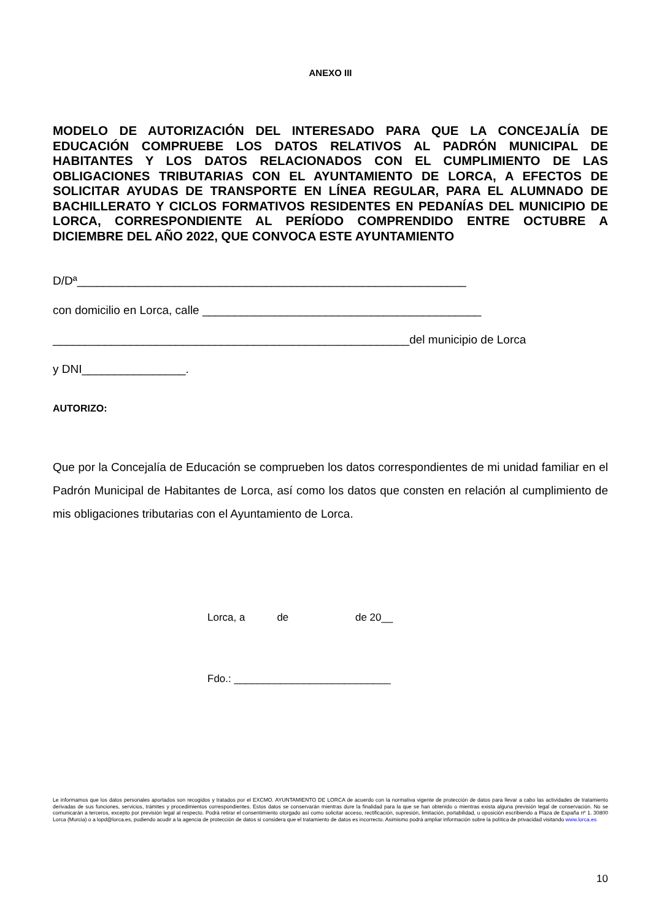ANEXO III
MODELO DE AUTORIZACIÓN DEL INTERESADO PARA QUE LA CONCEJALÍA DE EDUCACIÓN COMPRUEBE LOS DATOS RELATIVOS AL PADRÓN MUNICIPAL DE HABITANTES Y LOS DATOS RELACIONADOS CON EL CUMPLIMIENTO DE LAS OBLIGACIONES TRIBUTARIAS CON EL AYUNTAMIENTO DE LORCA, A EFECTOS DE SOLICITAR AYUDAS DE TRANSPORTE EN LÍNEA REGULAR, PARA EL ALUMNADO DE BACHILLERATO Y CICLOS FORMATIVOS RESIDENTES EN PEDANÍAS DEL MUNICIPIO DE LORCA, CORRESPONDIENTE AL PERÍODO COMPRENDIDO ENTRE OCTUBRE A DICIEMBRE DEL AÑO 2022, QUE CONVOCA ESTE AYUNTAMIENTO
D/Dª____________________________________________________________
con domicilio en Lorca, calle ___________________________________________
_______________________________________________________del municipio de Lorca
y DNI________________.
AUTORIZO:
Que por la Concejalía de Educación se comprueben los datos correspondientes de mi unidad familiar en el Padrón Municipal de Habitantes de Lorca, así como los datos que consten en relación al cumplimiento de mis obligaciones tributarias con el Ayuntamiento de Lorca.
Lorca, a de de 20__
Fdo.: ___________________________
Le informamos que los datos personales aportados son recogidos y tratados por el EXCMO. AYUNTAMIENTO DE LORCA de acuerdo con la normativa vigente de protección de datos para llevar a cabo las actividades de tratamiento derivadas de sus funciones, servicios, trámites y procedimientos correspondientes. Estos datos se conservarán mientras dure la finalidad para la que se han obtenido o mientras exista alguna previsión legal de conservación. No se comunicarán a terceros, excepto por previsión legal al respecto. Podrá retirar el consentimiento otorgado así como solicitar acceso, rectificación, supresión, limitación, portabilidad, u oposición escribiendo a Plaza de España nº 1. 30800 Lorca (Murcia) o a lopd@lorca.es, pudiendo acudir a la agencia de protección de datos si considera que el tratamiento de datos es incorrecto. Asimismo podrá ampliar información sobre la política de privacidad visitando www.lorca.es
10